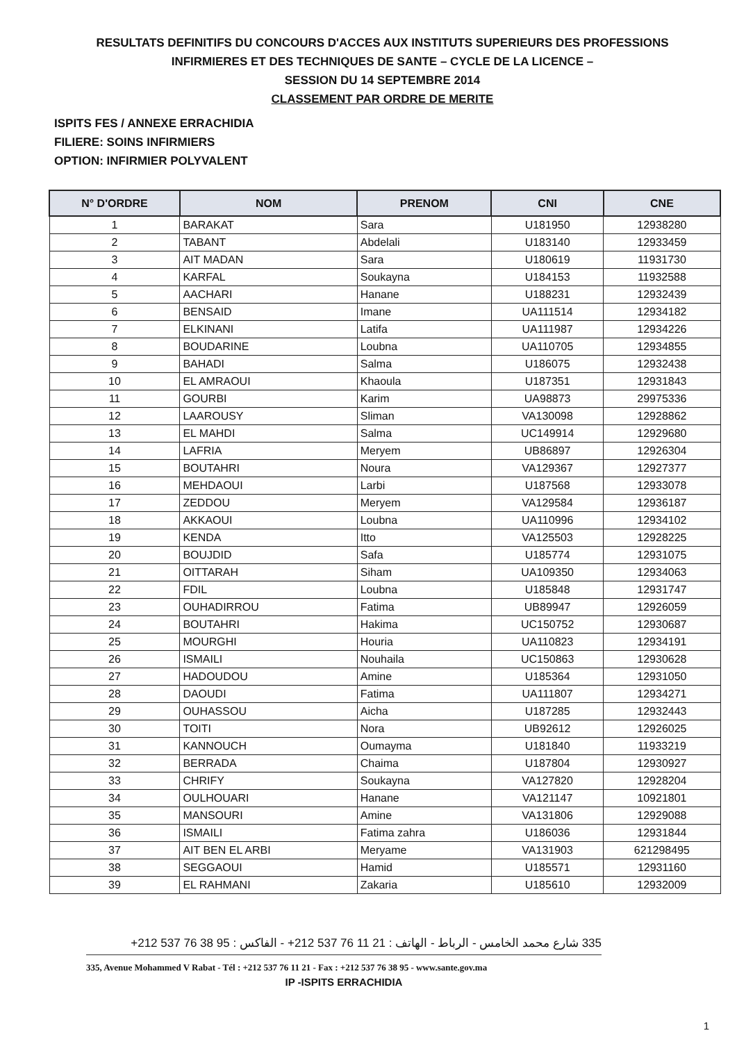RESULTATS DEFINITIFS DU CONCOURS D'ACCES AUX INSTITUTS SUPERIEURS DES PROFESSIONS
INFIRMIERES ET DES TECHNIQUES DE SANTE – CYCLE DE LA LICENCE –
SESSION DU 14 SEPTEMBRE 2014
CLASSEMENT PAR ORDRE DE MERITE
ISPITS FES / ANNEXE ERRACHIDIA
FILIERE: SOINS INFIRMIERS
OPTION: INFIRMIER POLYVALENT
| N° D'ORDRE | NOM | PRENOM | CNI | CNE |
| --- | --- | --- | --- | --- |
| 1 | BARAKAT | Sara | U181950 | 12938280 |
| 2 | TABANT | Abdelali | U183140 | 12933459 |
| 3 | AIT MADAN | Sara | U180619 | 11931730 |
| 4 | KARFAL | Soukayna | U184153 | 11932588 |
| 5 | AACHARI | Hanane | U188231 | 12932439 |
| 6 | BENSAID | Imane | UA111514 | 12934182 |
| 7 | ELKINANI | Latifa | UA111987 | 12934226 |
| 8 | BOUDARINE | Loubna | UA110705 | 12934855 |
| 9 | BAHADI | Salma | U186075 | 12932438 |
| 10 | EL AMRAOUI | Khaoula | U187351 | 12931843 |
| 11 | GOURBI | Karim | UA98873 | 29975336 |
| 12 | LAAROUSY | Sliman | VA130098 | 12928862 |
| 13 | EL MAHDI | Salma | UC149914 | 12929680 |
| 14 | LAFRIA | Meryem | UB86897 | 12926304 |
| 15 | BOUTAHRI | Noura | VA129367 | 12927377 |
| 16 | MEHDAOUI | Larbi | U187568 | 12933078 |
| 17 | ZEDDOU | Meryem | VA129584 | 12936187 |
| 18 | AKKAOUI | Loubna | UA110996 | 12934102 |
| 19 | KENDA | Itto | VA125503 | 12928225 |
| 20 | BOUJDID | Safa | U185774 | 12931075 |
| 21 | OITTARAH | Siham | UA109350 | 12934063 |
| 22 | FDIL | Loubna | U185848 | 12931747 |
| 23 | OUHADIRROU | Fatima | UB89947 | 12926059 |
| 24 | BOUTAHRI | Hakima | UC150752 | 12930687 |
| 25 | MOURGHI | Houria | UA110823 | 12934191 |
| 26 | ISMAILI | Nouhaila | UC150863 | 12930628 |
| 27 | HADOUDOU | Amine | U185364 | 12931050 |
| 28 | DAOUDI | Fatima | UA111807 | 12934271 |
| 29 | OUHASSOU | Aicha | U187285 | 12932443 |
| 30 | TOITI | Nora | UB92612 | 12926025 |
| 31 | KANNOUCH | Oumayma | U181840 | 11933219 |
| 32 | BERRADA | Chaima | U187804 | 12930927 |
| 33 | CHRIFY | Soukayna | VA127820 | 12928204 |
| 34 | OULHOUARI | Hanane | VA121147 | 10921801 |
| 35 | MANSOURI | Amine | VA131806 | 12929088 |
| 36 | ISMAILI | Fatima zahra | U186036 | 12931844 |
| 37 | AIT BEN EL ARBI | Meryame | VA131903 | 621298495 |
| 38 | SEGGAOUI | Hamid | U185571 | 12931160 |
| 39 | EL RAHMANI | Zakaria | U185610 | 12932009 |
335 شارع محمد الخامس - الرباط - الهاتف : 21 11 76 537 212+ - الفاكس : 95 38 76 537 212+
335, Avenue Mohammed V Rabat - Tél : +212 537 76 11 21 - Fax : +212 537 76 38 95 - www.sante.gov.ma
IP -ISPITS ERRACHIDIA
1